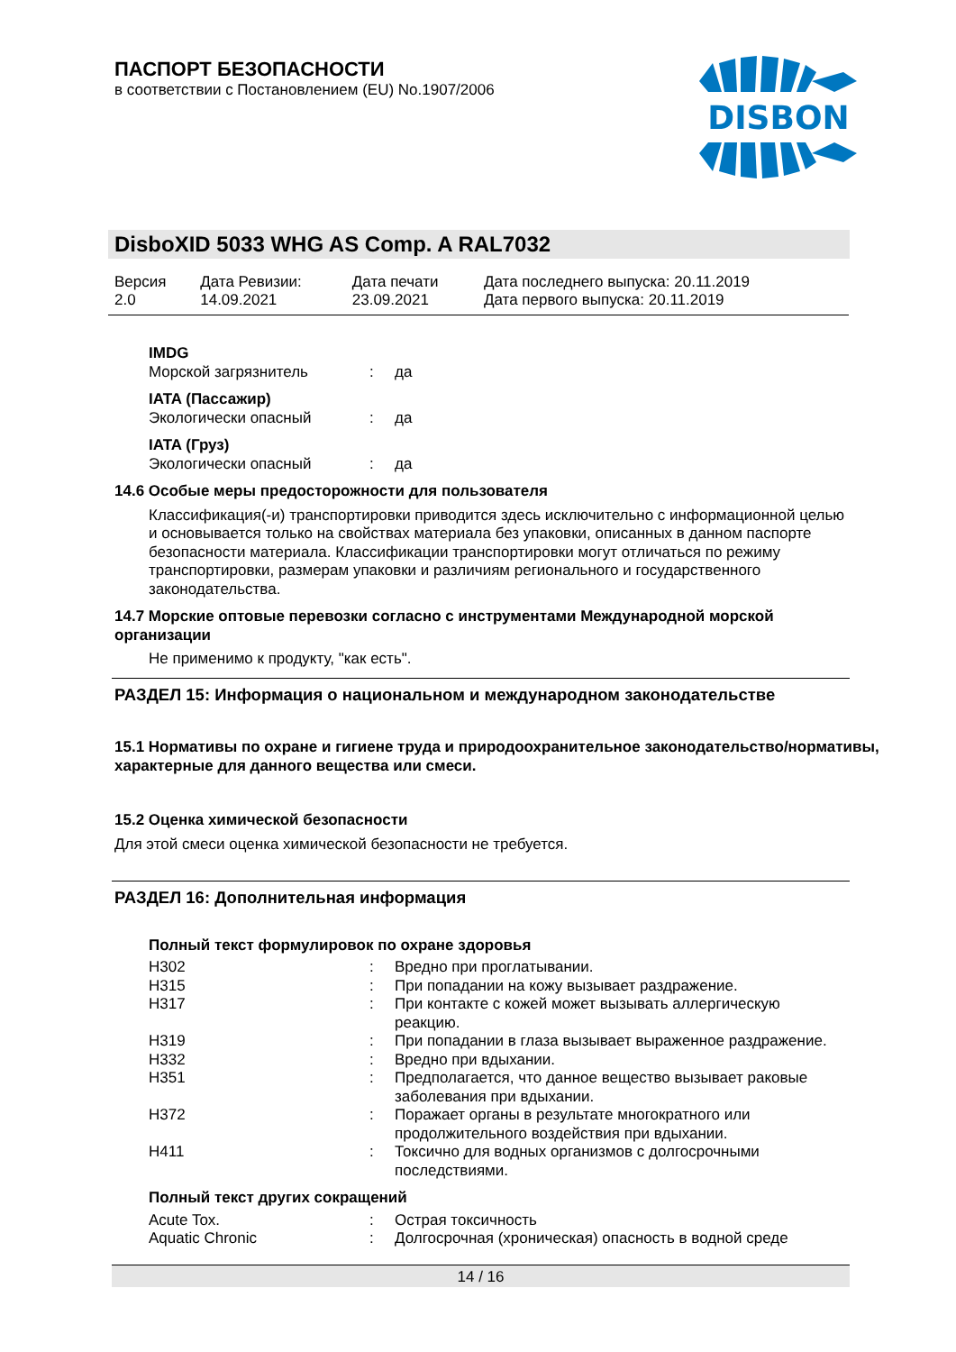ПАСПОРТ БЕЗОПАСНОСТИ
в соответствии с Постановлением (EU) No.1907/2006
DISBON
DisboXID 5033 WHG AS Comp. A RAL7032
| Версия 2.0 | Дата Ревизии: 14.09.2021 | Дата печати 23.09.2021 | Дата последнего выпуска: 20.11.2019 Дата первого выпуска: 20.11.2019 |
IMDG
| Морской загрязнитель | : | да |
IATA (Пассажир)
| Экологически опасный | : | да |
IATA (Груз)
| Экологически опасный | : | да |
14.6 Особые меры предосторожности для пользователя
Классификация(-и) транспортировки приводится здесь исключительно с информационной целью и основывается только на свойствах материала без упаковки, описанных в данном паспорте безопасности материала. Классификации транспортировки могут отличаться по режиму транспортировки, размерам упаковки и различиям регионального и государственного законодательства.
14.7 Морские оптовые перевозки согласно с инструментами Международной морской организации
Не применимо к продукту, "как есть".
РАЗДЕЛ 15: Информация о национальном и международном законодательстве
15.1 Нормативы по охране и гигиене труда и природоохранительное законодательство/нормативы, характерные для данного вещества или смеси.
15.2 Оценка химической безопасности
Для этой смеси оценка химической безопасности не требуется.
РАЗДЕЛ 16: Дополнительная информация
Полный текст формулировок по охране здоровья
| H302 | : | Вредно при проглатывании. |
| H315 | : | При попадании на кожу вызывает раздражение. |
| H317 | : | При контакте с кожей может вызывать аллергическую реакцию. |
| H319 | : | При попадании в глаза вызывает выраженное раздражение. |
| H332 | : | Вредно при вдыхании. |
| H351 | : | Предполагается, что данное вещество вызывает раковые заболевания при вдыхании. |
| H372 | : | Поражает органы в результате многократного или продолжительного воздействия при вдыхании. |
| H411 | : | Токсично для водных организмов с долгосрочными последствиями. |
Полный текст других сокращений
| Acute Tox. | : | Острая токсичность |
| Aquatic Chronic | : | Долгосрочная (хроническая) опасность в водной среде |
14 / 16